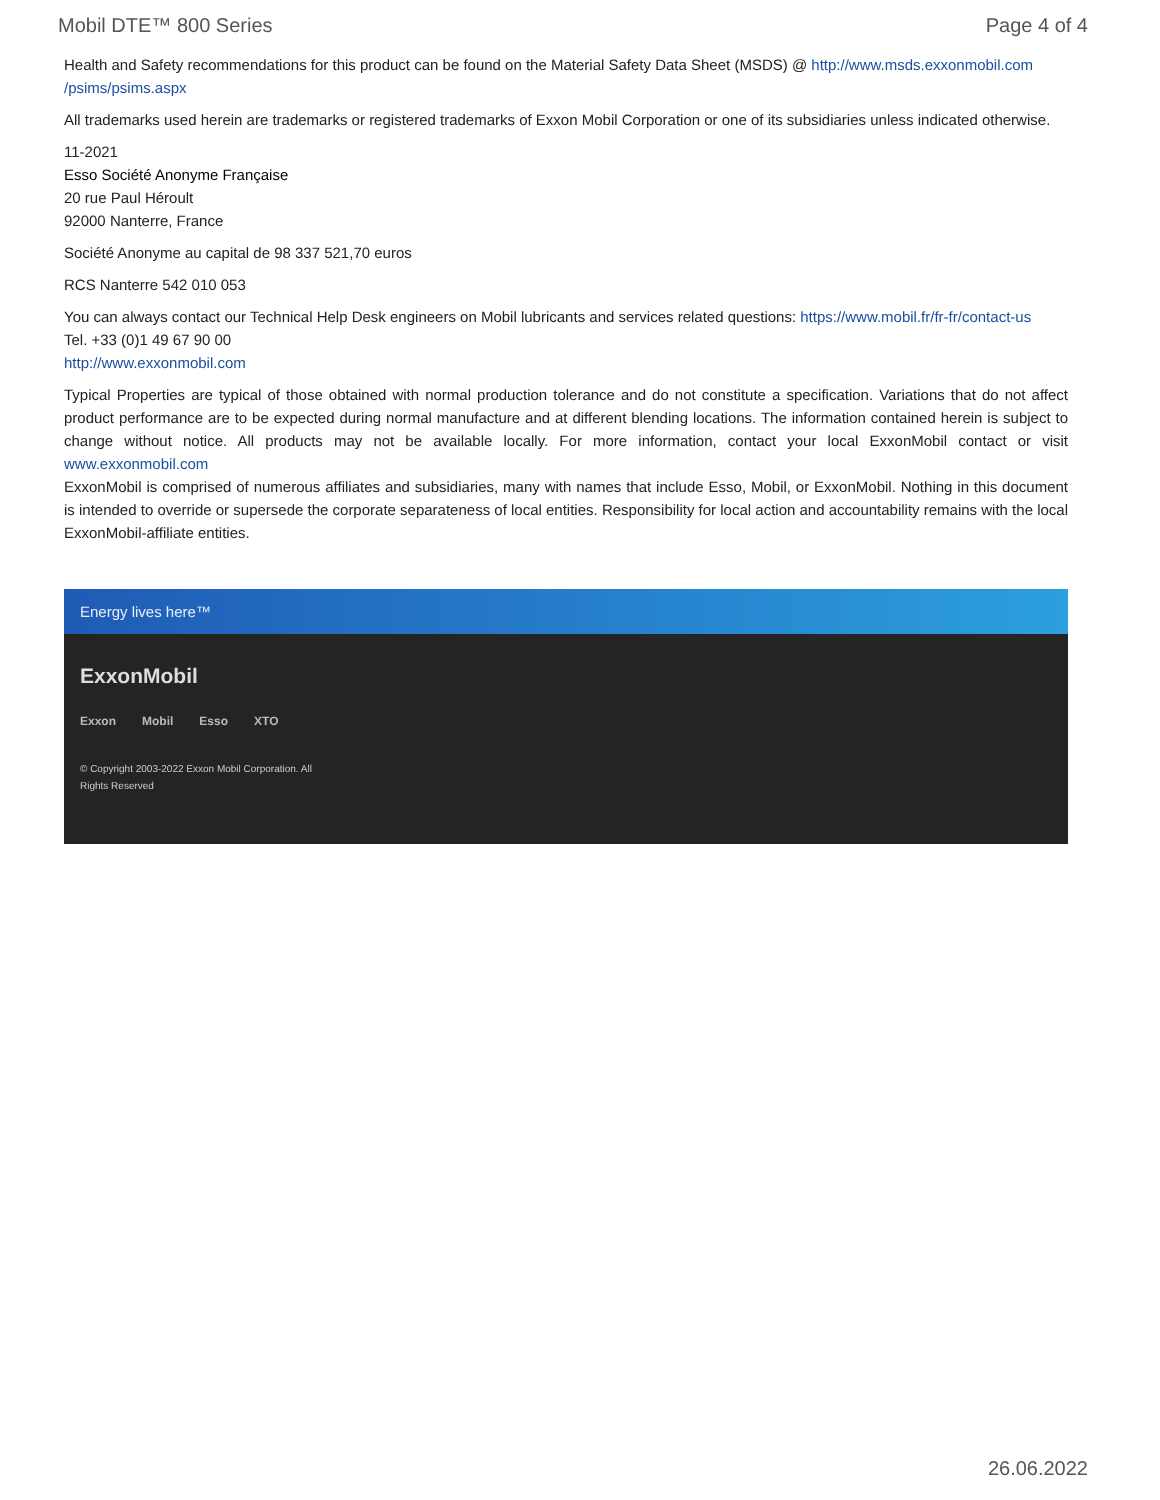Mobil DTE™ 800 Series Page 4 of 4
Health and Safety recommendations for this product can be found on the Material Safety Data Sheet (MSDS) @ http://www.msds.exxonmobil.com /psims/psims.aspx
All trademarks used herein are trademarks or registered trademarks of Exxon Mobil Corporation or one of its subsidiaries unless indicated otherwise.
11-2021
Esso Société Anonyme Française
20 rue Paul Héroult
92000 Nanterre, France
Société Anonyme au capital de 98 337 521,70 euros
RCS Nanterre 542 010 053
You can always contact our Technical Help Desk engineers on Mobil lubricants and services related questions: https://www.mobil.fr/fr-fr/contact-us
Tel. +33 (0)1 49 67 90 00
http://www.exxonmobil.com
Typical Properties are typical of those obtained with normal production tolerance and do not constitute a specification. Variations that do not affect product performance are to be expected during normal manufacture and at different blending locations. The information contained herein is subject to change without notice. All products may not be available locally. For more information, contact your local ExxonMobil contact or visit www.exxonmobil.com
ExxonMobil is comprised of numerous affiliates and subsidiaries, many with names that include Esso, Mobil, or ExxonMobil. Nothing in this document is intended to override or supersede the corporate separateness of local entities. Responsibility for local action and accountability remains with the local ExxonMobil-affiliate entities.
Energy lives here™
ExxonMobil
Exxon Mobil Esso XTO
© Copyright 2003-2022 Exxon Mobil Corporation. All Rights Reserved
26.06.2022